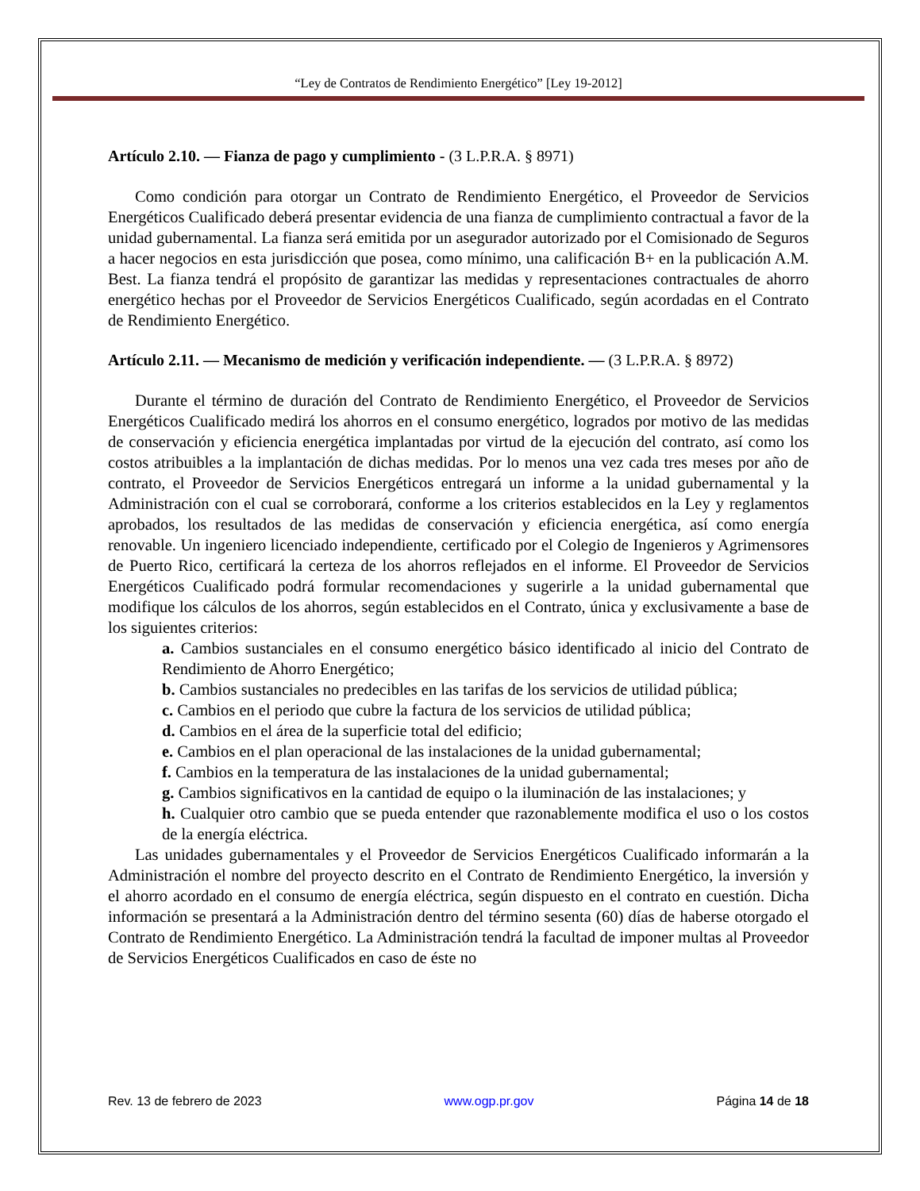“Ley de Contratos de Rendimiento Energético” [Ley 19-2012]
Artículo 2.10. — Fianza de pago y cumplimiento - (3 L.P.R.A. § 8971)
Como condición para otorgar un Contrato de Rendimiento Energético, el Proveedor de Servicios Energéticos Cualificado deberá presentar evidencia de una fianza de cumplimiento contractual a favor de la unidad gubernamental. La fianza será emitida por un asegurador autorizado por el Comisionado de Seguros a hacer negocios en esta jurisdicción que posea, como mínimo, una calificación B+ en la publicación A.M. Best. La fianza tendrá el propósito de garantizar las medidas y representaciones contractuales de ahorro energético hechas por el Proveedor de Servicios Energéticos Cualificado, según acordadas en el Contrato de Rendimiento Energético.
Artículo 2.11. — Mecanismo de medición y verificación independiente. — (3 L.P.R.A. § 8972)
Durante el término de duración del Contrato de Rendimiento Energético, el Proveedor de Servicios Energéticos Cualificado medirá los ahorros en el consumo energético, logrados por motivo de las medidas de conservación y eficiencia energética implantadas por virtud de la ejecución del contrato, así como los costos atribuibles a la implantación de dichas medidas. Por lo menos una vez cada tres meses por año de contrato, el Proveedor de Servicios Energéticos entregará un informe a la unidad gubernamental y la Administración con el cual se corroborará, conforme a los criterios establecidos en la Ley y reglamentos aprobados, los resultados de las medidas de conservación y eficiencia energética, así como energía renovable. Un ingeniero licenciado independiente, certificado por el Colegio de Ingenieros y Agrimensores de Puerto Rico, certificará la certeza de los ahorros reflejados en el informe. El Proveedor de Servicios Energéticos Cualificado podrá formular recomendaciones y sugerirle a la unidad gubernamental que modifique los cálculos de los ahorros, según establecidos en el Contrato, única y exclusivamente a base de los siguientes criterios:
a. Cambios sustanciales en el consumo energético básico identificado al inicio del Contrato de Rendimiento de Ahorro Energético;
b. Cambios sustanciales no predecibles en las tarifas de los servicios de utilidad pública;
c. Cambios en el periodo que cubre la factura de los servicios de utilidad pública;
d. Cambios en el área de la superficie total del edificio;
e. Cambios en el plan operacional de las instalaciones de la unidad gubernamental;
f. Cambios en la temperatura de las instalaciones de la unidad gubernamental;
g. Cambios significativos en la cantidad de equipo o la iluminación de las instalaciones; y
h. Cualquier otro cambio que se pueda entender que razonablemente modifica el uso o los costos de la energía eléctrica.
Las unidades gubernamentales y el Proveedor de Servicios Energéticos Cualificado informarán a la Administración el nombre del proyecto descrito en el Contrato de Rendimiento Energético, la inversión y el ahorro acordado en el consumo de energía eléctrica, según dispuesto en el contrato en cuestión. Dicha información se presentará a la Administración dentro del término sesenta (60) días de haberse otorgado el Contrato de Rendimiento Energético. La Administración tendrá la facultad de imponer multas al Proveedor de Servicios Energéticos Cualificados en caso de éste no
Rev. 13 de febrero de 2023 www.ogp.pr.gov Página 14 de 18